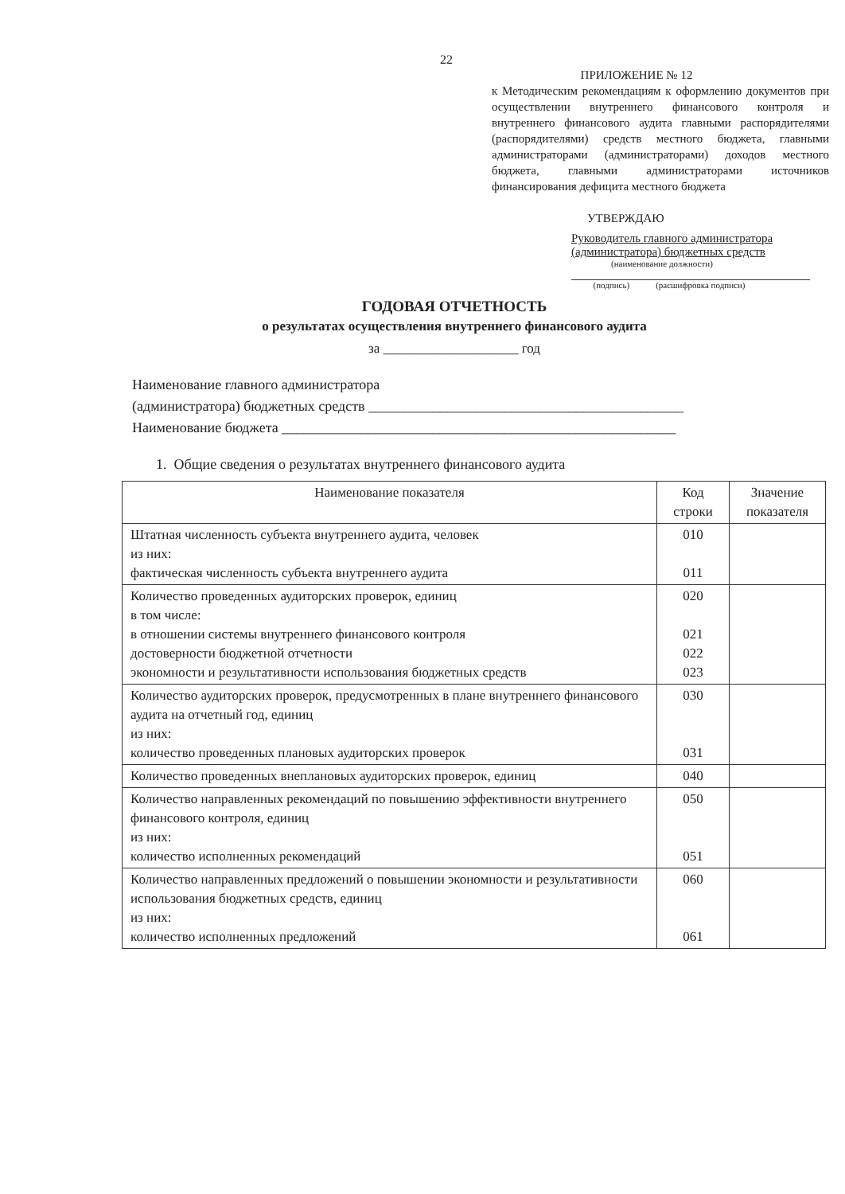22
ПРИЛОЖЕНИЕ № 12
к Методическим рекомендациям к оформлению документов при осуществлении внутреннего финансового контроля и внутреннего финансового аудита главными распорядителями (распорядителями) средств местного бюджета, главными администраторами (администраторами) доходов местного бюджета, главными администраторами источников финансирования дефицита местного бюджета
УТВЕРЖДАЮ
Руководитель главного администратора
(администратора) бюджетных средств
(наименование должности)
(подпись) (расшифровка подписи)
ГОДОВАЯ ОТЧЕТНОСТЬ
о результатах осуществления внутреннего финансового аудита
за ____________________ год
Наименование главного администратора
(администратора) бюджетных средств ____________________________________________
Наименование бюджета _______________________________________________________
1. Общие сведения о результатах внутреннего финансового аудита
| Наименование показателя | Код строки | Значение показателя |
| --- | --- | --- |
| Штатная численность субъекта внутреннего аудита, человек из них: фактическая численность субъекта внутреннего аудита | 010 011 | |
| Количество проведенных аудиторских проверок, единиц в том числе: в отношении системы внутреннего финансового контроля достоверности бюджетной отчетности экономности и результативности использования бюджетных средств | 020 021 022 023 | |
| Количество аудиторских проверок, предусмотренных в плане внутреннего финансового аудита на отчетный год, единиц из них: количество проведенных плановых аудиторских проверок | 030 031 | |
| Количество проведенных внеплановых аудиторских проверок, единиц | 040 | |
| Количество направленных рекомендаций по повышению эффективности внутреннего финансового контроля, единиц из них: количество исполненных рекомендаций | 050 051 | |
| Количество направленных предложений о повышении экономности и результативности использования бюджетных средств, единиц из них: количество исполненных предложений | 060 061 | |